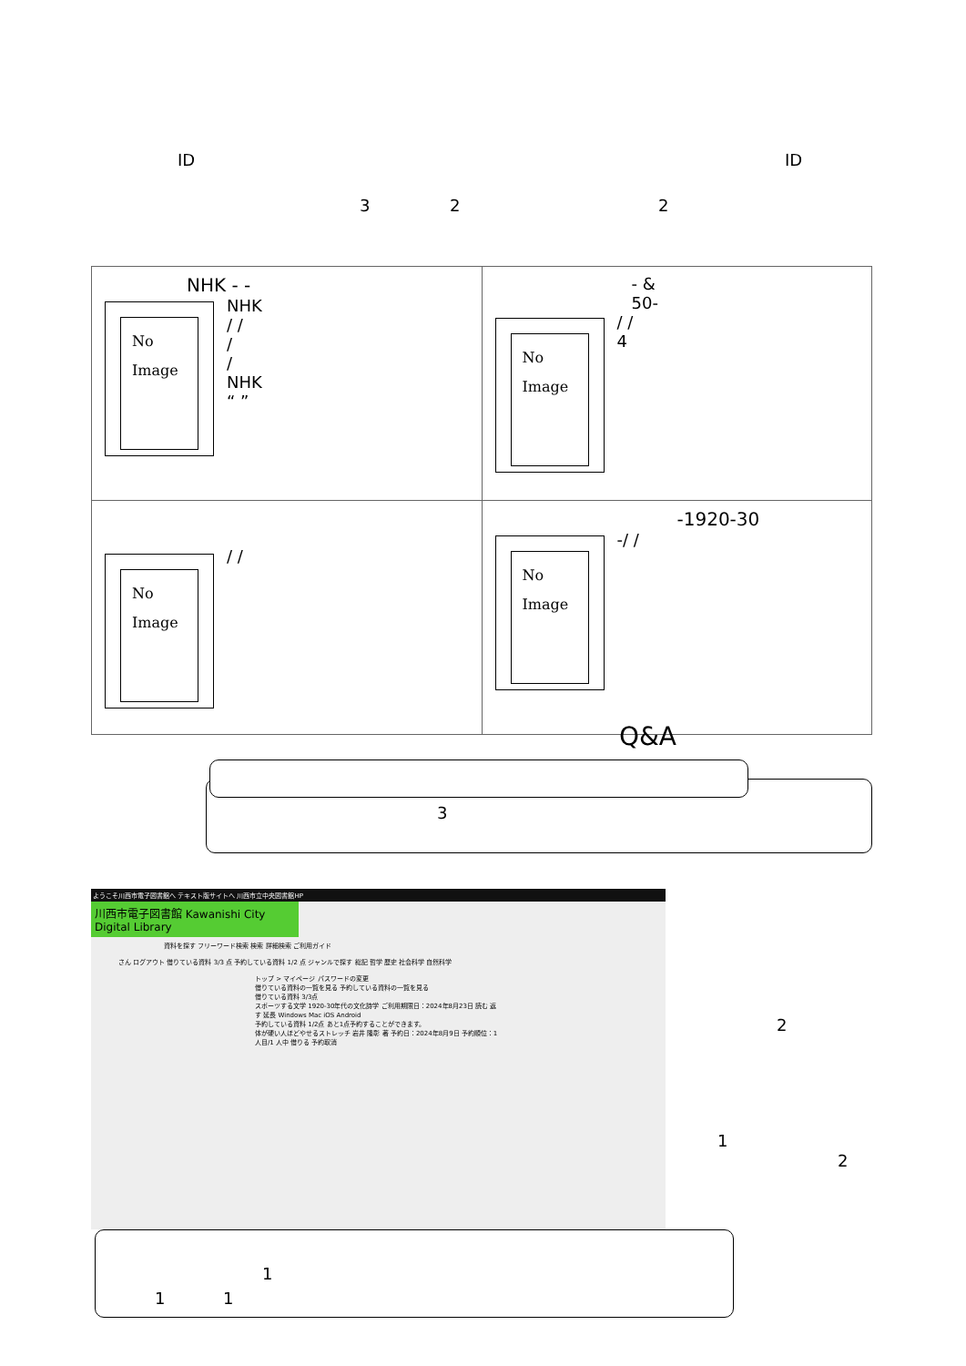ID ID
3 2 2
| NHK - - No Image NHK / / / / NHK “ ” | - & 50- No Image / / 4 |
| No Image / / | -1920-30 - No Image / / |
Q&A
3
ようこそ川西市電子図書館へ テキスト版サイトへ 川西市立中央図書館HP
川西市電子図書館 Kawanishi City Digital Library
資料を探す フリーワード検索 検索 詳細検索 ご利用ガイド
さん ログアウト 借りている資料 3/3 点 予約している資料 1/2 点 ジャンルで探す 総記 哲学 歴史 社会科学 自然科学
トップ > マイページ パスワードの変更
借りている資料の一覧を見る 予約している資料の一覧を見る
借りている資料 3/3点
スポーツする文学 1920-30年代の文化詩学 ご利用期限日：2024年8月23日 読む 返す 延長 Windows Mac iOS Android
予約している資料 1/2点 あと1点予約することができます。
体が硬い人ほどやせるストレッチ 岩井 隆彰 著 予約日：2024年8月9日 予約順位：1 人目/1 人中 借りる 予約取消
2
1
2
1
1 1